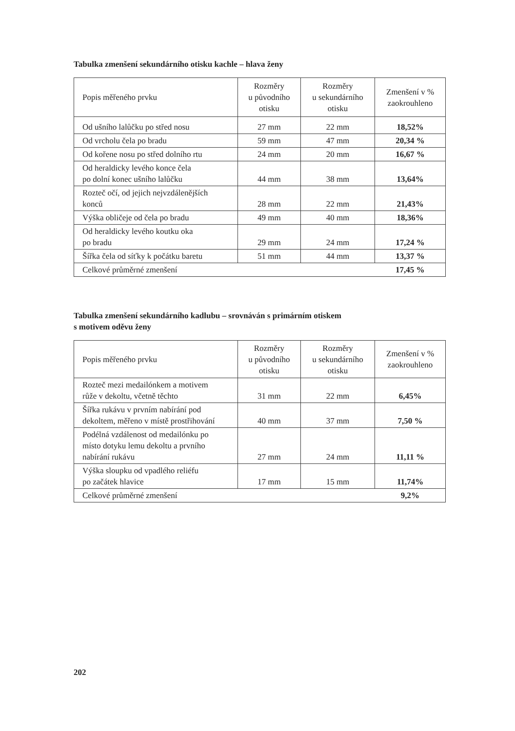Tabulka zmenšení sekundárního otisku kachle – hlava ženy
| Popis měřeného prvku | Rozměry u původního otisku | Rozměry u sekundárního otisku | Zmenšení v % zaokrouhleno |
| --- | --- | --- | --- |
| Od ušního lalůčku po střed nosu | 27 mm | 22 mm | 18,52% |
| Od vrcholu čela po bradu | 59 mm | 47 mm | 20,34 % |
| Od kořene nosu po střed dolního rtu | 24 mm | 20 mm | 16,67 % |
| Od heraldicky levého konce čela po dolní konec ušního lalůčku | 44 mm | 38 mm | 13,64% |
| Rozteč očí, od jejich nejvzdálenějších konců | 28 mm | 22 mm | 21,43% |
| Výška obličeje od čela po bradu | 49 mm | 40 mm | 18,36% |
| Od heraldicky levého koutku oka po bradu | 29 mm | 24 mm | 17,24 % |
| Šířka čela od síťky k počátku baretu | 51 mm | 44 mm | 13,37 % |
| Celkové průměrné zmenšení | | | 17,45 % |
Tabulka zmenšení sekundárního kadlubu – srovnáván s primárním otiskem
s motivem oděvu ženy
| Popis měřeného prvku | Rozměry u původního otisku | Rozměry u sekundárního otisku | Zmenšení v % zaokrouhleno |
| --- | --- | --- | --- |
| Rozteč mezi medailónkem a motivem růže v dekoltu, včetně těchto | 31 mm | 22 mm | 6,45% |
| Šířka rukávu v prvním nabírání pod dekoltem, měřeno v místě prostřihování | 40 mm | 37 mm | 7,50 % |
| Podélná vzdálenost od medailónku po místo dotyku lemu dekoltu a prvního nabírání rukávu | 27 mm | 24 mm | 11,11 % |
| Výška sloupku od vpadlého reliéfu po začátek hlavice | 17 mm | 15 mm | 11,74% |
| Celkové průměrné zmenšení | | | 9,2% |
202